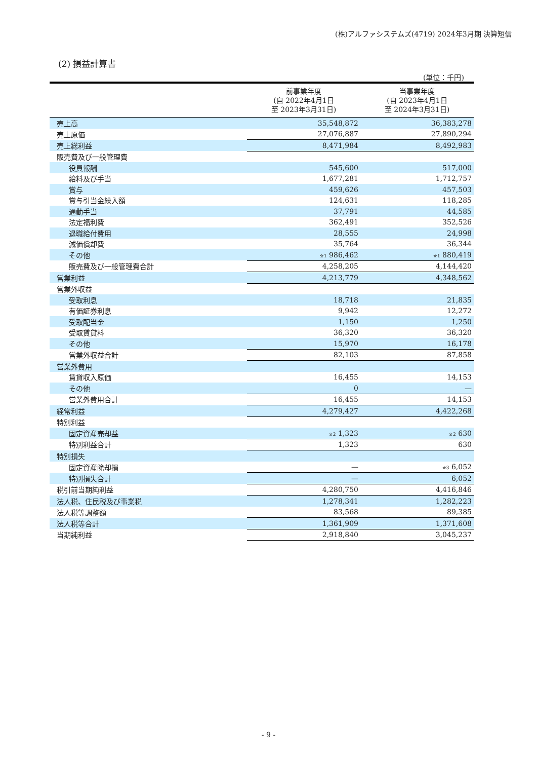(株)アルファシステムズ(4719) 2024年3月期 決算短信
(2) 損益計算書
(単位：千円)
| | 前事業年度 (自 2022年4月1日 至 2023年3月31日) | 当事業年度 (自 2023年4月1日 至 2024年3月31日) |
| --- | --- | --- |
| 売上高 | 35,548,872 | 36,383,278 |
| 売上原価 | 27,076,887 | 27,890,294 |
| 売上総利益 | 8,471,984 | 8,492,983 |
| 販売費及び一般管理費 | | |
| 役員報酬 | 545,600 | 517,000 |
| 給料及び手当 | 1,677,281 | 1,712,757 |
| 賞与 | 459,626 | 457,503 |
| 賞与引当金繰入額 | 124,631 | 118,285 |
| 通勤手当 | 37,791 | 44,585 |
| 法定福利費 | 362,491 | 352,526 |
| 退職給付費用 | 28,555 | 24,998 |
| 減価償却費 | 35,764 | 36,344 |
| その他 | <sup>※1</sup> 986,462 | <sup>※1</sup> 880,419 |
| 販売費及び一般管理費合計 | 4,258,205 | 4,144,420 |
| 営業利益 | 4,213,779 | 4,348,562 |
| 営業外収益 | | |
| 受取利息 | 18,718 | 21,835 |
| 有価証券利息 | 9,942 | 12,272 |
| 受取配当金 | 1,150 | 1,250 |
| 受取賃貸料 | 36,320 | 36,320 |
| その他 | 15,970 | 16,178 |
| 営業外収益合計 | 82,103 | 87,858 |
| 営業外費用 | | |
| 賃貸収入原価 | 16,455 | 14,153 |
| その他 | 0 | — |
| 営業外費用合計 | 16,455 | 14,153 |
| 経常利益 | 4,279,427 | 4,422,268 |
| 特別利益 | | |
| 固定資産売却益 | <sup>※2</sup> 1,323 | <sup>※2</sup> 630 |
| 特別利益合計 | 1,323 | 630 |
| 特別損失 | | |
| 固定資産除却損 | — | <sup>※3</sup> 6,052 |
| 特別損失合計 | — | 6,052 |
| 税引前当期純利益 | 4,280,750 | 4,416,846 |
| 法人税、住民税及び事業税 | 1,278,341 | 1,282,223 |
| 法人税等調整額 | 83,568 | 89,385 |
| 法人税等合計 | 1,361,909 | 1,371,608 |
| 当期純利益 | 2,918,840 | 3,045,237 |
- 9 -